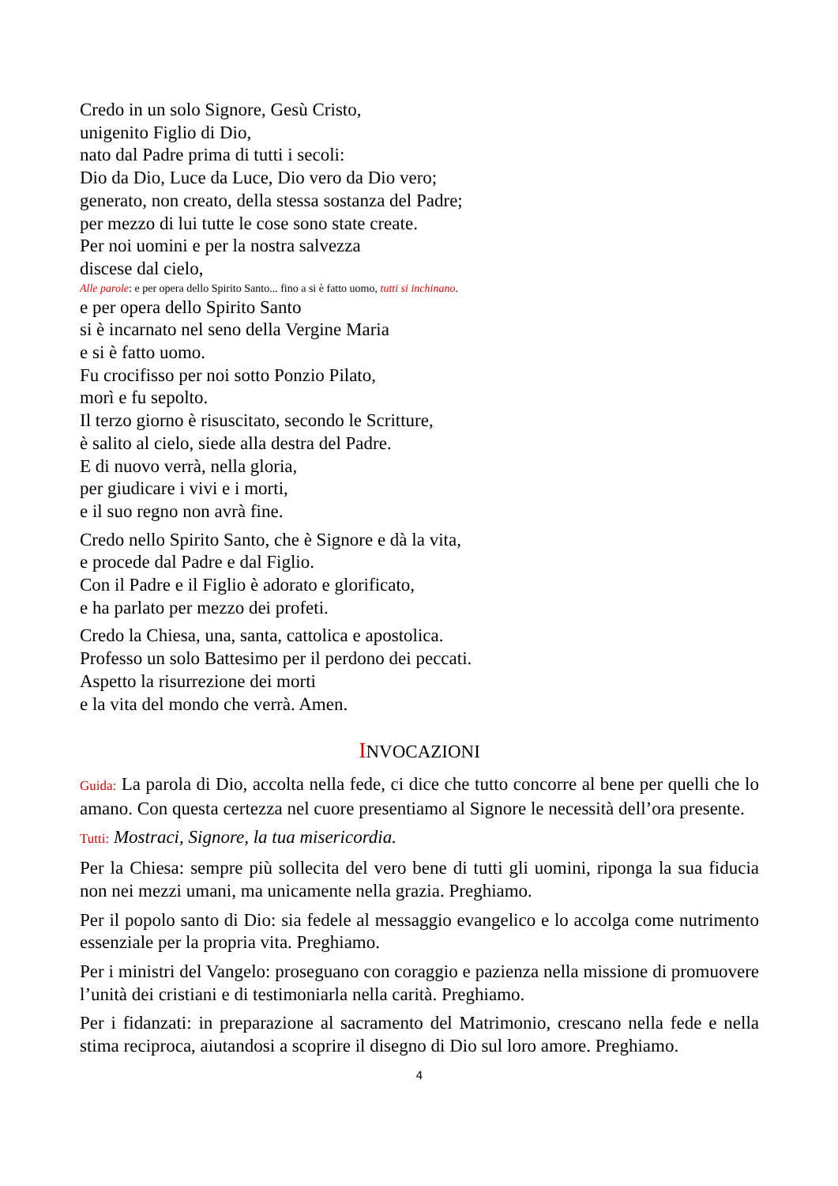Credo in un solo Signore, Gesù Cristo,
unigenito Figlio di Dio,
nato dal Padre prima di tutti i secoli:
Dio da Dio, Luce da Luce, Dio vero da Dio vero;
generato, non creato, della stessa sostanza del Padre;
per mezzo di lui tutte le cose sono state create.
Per noi uomini e per la nostra salvezza
discese dal cielo,
Alle parole: e per opera dello Spirito Santo... fino a si è fatto uomo, tutti si inchinano.
e per opera dello Spirito Santo
si è incarnato nel seno della Vergine Maria
e si è fatto uomo.
Fu crocifisso per noi sotto Ponzio Pilato,
morì e fu sepolto.
Il terzo giorno è risuscitato, secondo le Scritture,
è salito al cielo, siede alla destra del Padre.
E di nuovo verrà, nella gloria,
per giudicare i vivi e i morti,
e il suo regno non avrà fine.
Credo nello Spirito Santo, che è Signore e dà la vita,
e procede dal Padre e dal Figlio.
Con il Padre e il Figlio è adorato e glorificato,
e ha parlato per mezzo dei profeti.
Credo la Chiesa, una, santa, cattolica e apostolica.
Professo un solo Battesimo per il perdono dei peccati.
Aspetto la risurrezione dei morti
e la vita del mondo che verrà. Amen.
INVOCAZIONI
Guida: La parola di Dio, accolta nella fede, ci dice che tutto concorre al bene per quelli che lo amano. Con questa certezza nel cuore presentiamo al Signore le necessità dell’ora presente.
Tutti: Mostraci, Signore, la tua misericordia.
Per la Chiesa: sempre più sollecita del vero bene di tutti gli uomini, riponga la sua fiducia non nei mezzi umani, ma unicamente nella grazia. Preghiamo.
Per il popolo santo di Dio: sia fedele al messaggio evangelico e lo accolga come nutrimento essenziale per la propria vita. Preghiamo.
Per i ministri del Vangelo: proseguano con coraggio e pazienza nella missione di promuovere l’unità dei cristiani e di testimoniarla nella carità. Preghiamo.
Per i fidanzati: in preparazione al sacramento del Matrimonio, crescano nella fede e nella stima reciproca, aiutandosi a scoprire il disegno di Dio sul loro amore. Preghiamo.
4